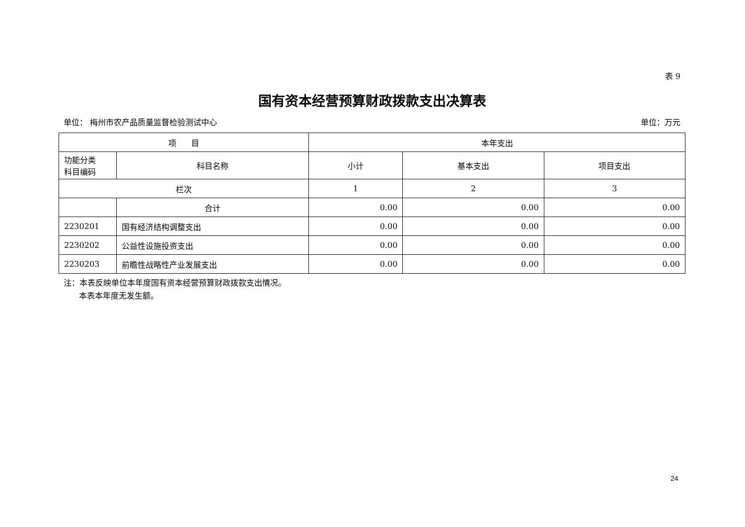表 9
国有资本经营预算财政拨款支出决算表
单位： 梅州市农产品质量监督检验测试中心 单位：万元
| 项 目 | | 本年支出 | | |
| --- | --- | --- | --- | --- |
| 功能分类 科目编码 | 科目名称 | 小计 | 基本支出 | 项目支出 |
| 栏次 | | 1 | 2 | 3 |
| | 合计 | 0.00 | 0.00 | 0.00 |
| 2230201 | 国有经济结构调整支出 | 0.00 | 0.00 | 0.00 |
| 2230202 | 公益性设施投资支出 | 0.00 | 0.00 | 0.00 |
| 2230203 | 前瞻性战略性产业发展支出 | 0.00 | 0.00 | 0.00 |
注：本表反映单位本年度国有资本经营预算财政拨款支出情况。
本表本年度无发生额。
24